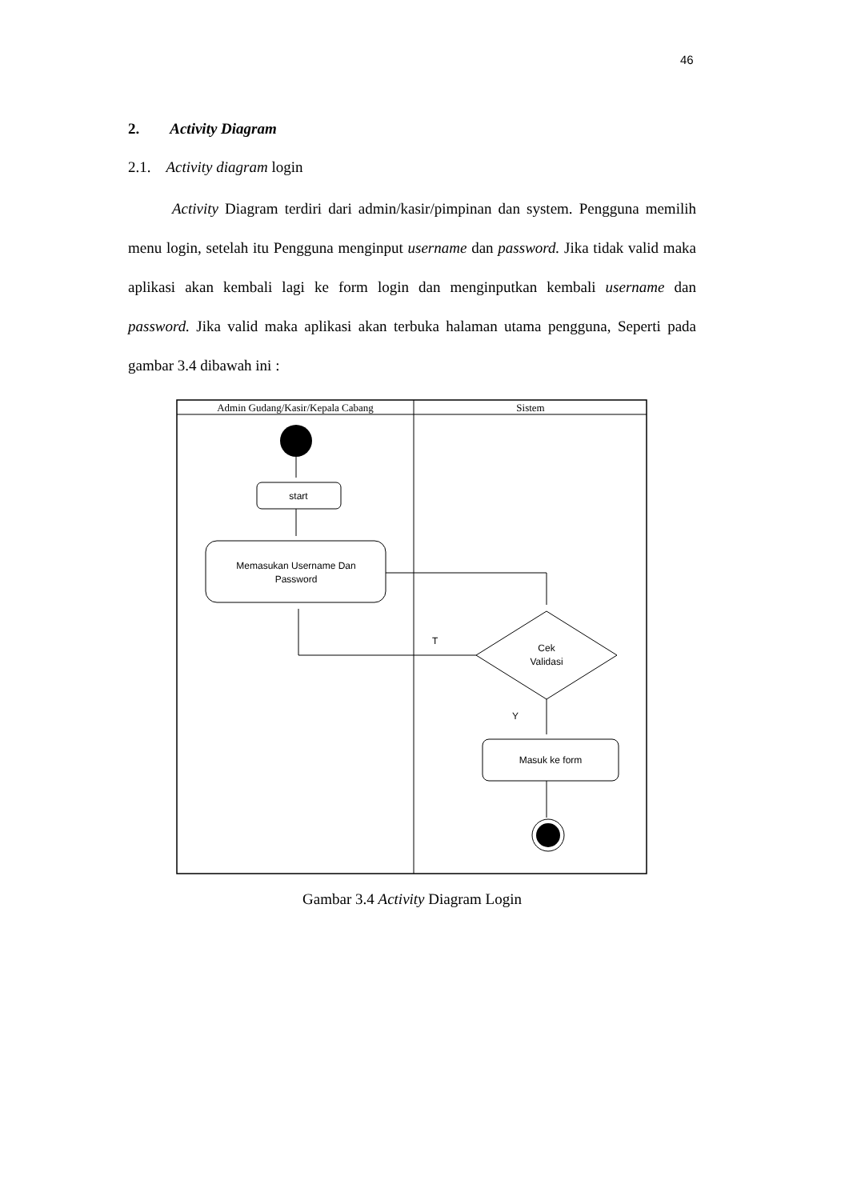46
2. Activity Diagram
2.1. Activity diagram login
Activity Diagram terdiri dari admin/kasir/pimpinan dan system. Pengguna memilih menu login, setelah itu Pengguna menginput username dan password. Jika tidak valid maka aplikasi akan kembali lagi ke form login dan menginputkan kembali username dan password. Jika valid maka aplikasi akan terbuka halaman utama pengguna, Seperti pada gambar 3.4 dibawah ini :
Admin Gudang/Kasir/Kepala Cabang
Sistem
start
Memasukan Username Dan
Password
Cek
Validasi
T
Y
Masuk ke form
Gambar 3.4 Activity Diagram Login